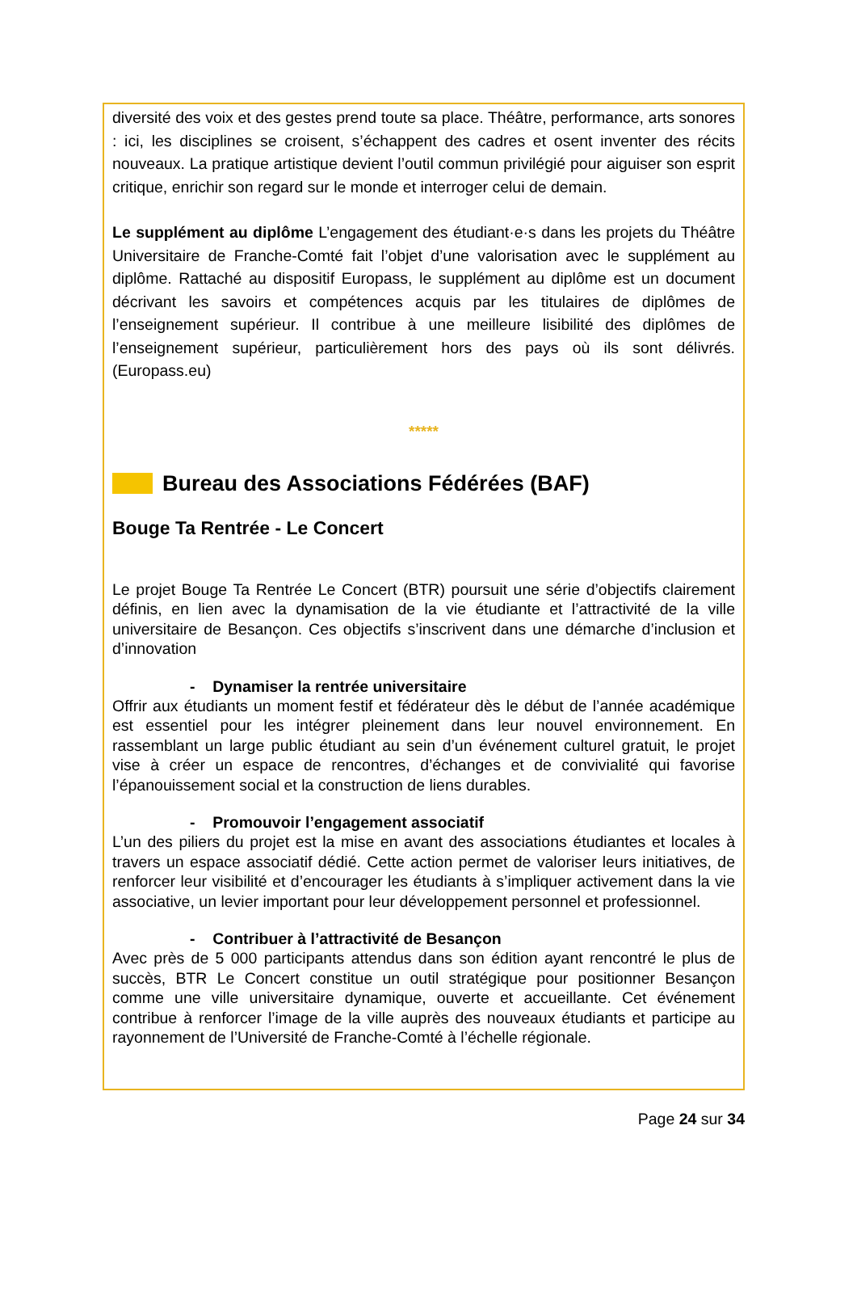diversité des voix et des gestes prend toute sa place. Théâtre, performance, arts sonores : ici, les disciplines se croisent, s’échappent des cadres et osent inventer des récits nouveaux. La pratique artistique devient l’outil commun privilégié pour aiguiser son esprit critique, enrichir son regard sur le monde et interroger celui de demain.
Le supplément au diplôme L’engagement des étudiant·e·s dans les projets du Théâtre Universitaire de Franche-Comté fait l’objet d’une valorisation avec le supplément au diplôme. Rattaché au dispositif Europass, le supplément au diplôme est un document décrivant les savoirs et compétences acquis par les titulaires de diplômes de l’enseignement supérieur. Il contribue à une meilleure lisibilité des diplômes de l’enseignement supérieur, particulièrement hors des pays où ils sont délivrés. (Europass.eu)
*****
Bureau des Associations Fédérées (BAF)
Bouge Ta Rentrée - Le Concert
Le projet Bouge Ta Rentrée Le Concert (BTR) poursuit une série d’objectifs clairement définis, en lien avec la dynamisation de la vie étudiante et l’attractivité de la ville universitaire de Besançon. Ces objectifs s’inscrivent dans une démarche d’inclusion et d’innovation
- Dynamiser la rentrée universitaire
Offrir aux étudiants un moment festif et fédérateur dès le début de l’année académique est essentiel pour les intégrer pleinement dans leur nouvel environnement. En rassemblant un large public étudiant au sein d’un événement culturel gratuit, le projet vise à créer un espace de rencontres, d’échanges et de convivialité qui favorise l’épanouissement social et la construction de liens durables.
- Promouvoir l’engagement associatif
L’un des piliers du projet est la mise en avant des associations étudiantes et locales à travers un espace associatif dédié. Cette action permet de valoriser leurs initiatives, de renforcer leur visibilité et d’encourager les étudiants à s’impliquer activement dans la vie associative, un levier important pour leur développement personnel et professionnel.
- Contribuer à l’attractivité de Besançon
Avec près de 5 000 participants attendus dans son édition ayant rencontré le plus de succès, BTR Le Concert constitue un outil stratégique pour positionner Besançon comme une ville universitaire dynamique, ouverte et accueillante. Cet événement contribue à renforcer l’image de la ville auprès des nouveaux étudiants et participe au rayonnement de l’Université de Franche-Comté à l’échelle régionale.
Page 24 sur 34